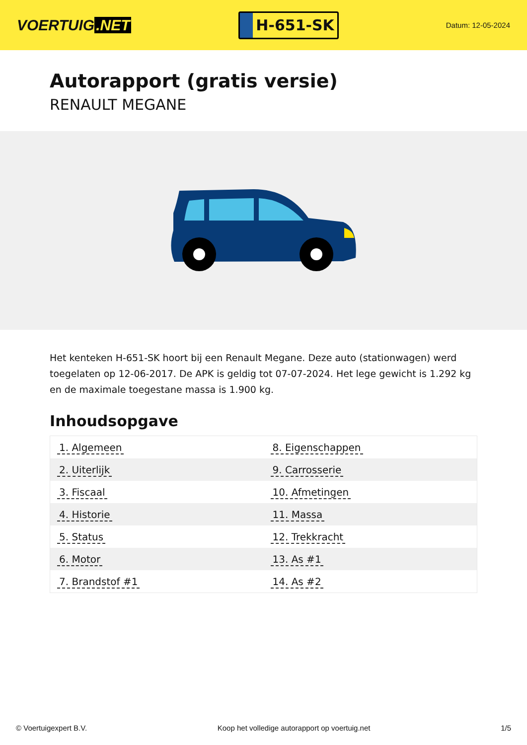VOERTUIG.NET
H-651-SK
Datum: 12-05-2024
Autorapport (gratis versie)
RENAULT MEGANE
Het kenteken H-651-SK hoort bij een Renault Megane. Deze auto (stationwagen) werd toegelaten op 12-06-2017. De APK is geldig tot 07-07-2024. Het lege gewicht is 1.292 kg en de maximale toegestane massa is 1.900 kg.
Inhoudsopgave
| 1. Algemeen | 8. Eigenschappen |
| 2. Uiterlijk | 9. Carrosserie |
| 3. Fiscaal | 10. Afmetingen |
| 4. Historie | 11. Massa |
| 5. Status | 12. Trekkracht |
| 6. Motor | 13. As #1 |
| 7. Brandstof #1 | 14. As #2 |
© Voertuigexpert B.V. Koop het volledige autorapport op voertuig.net 1/5